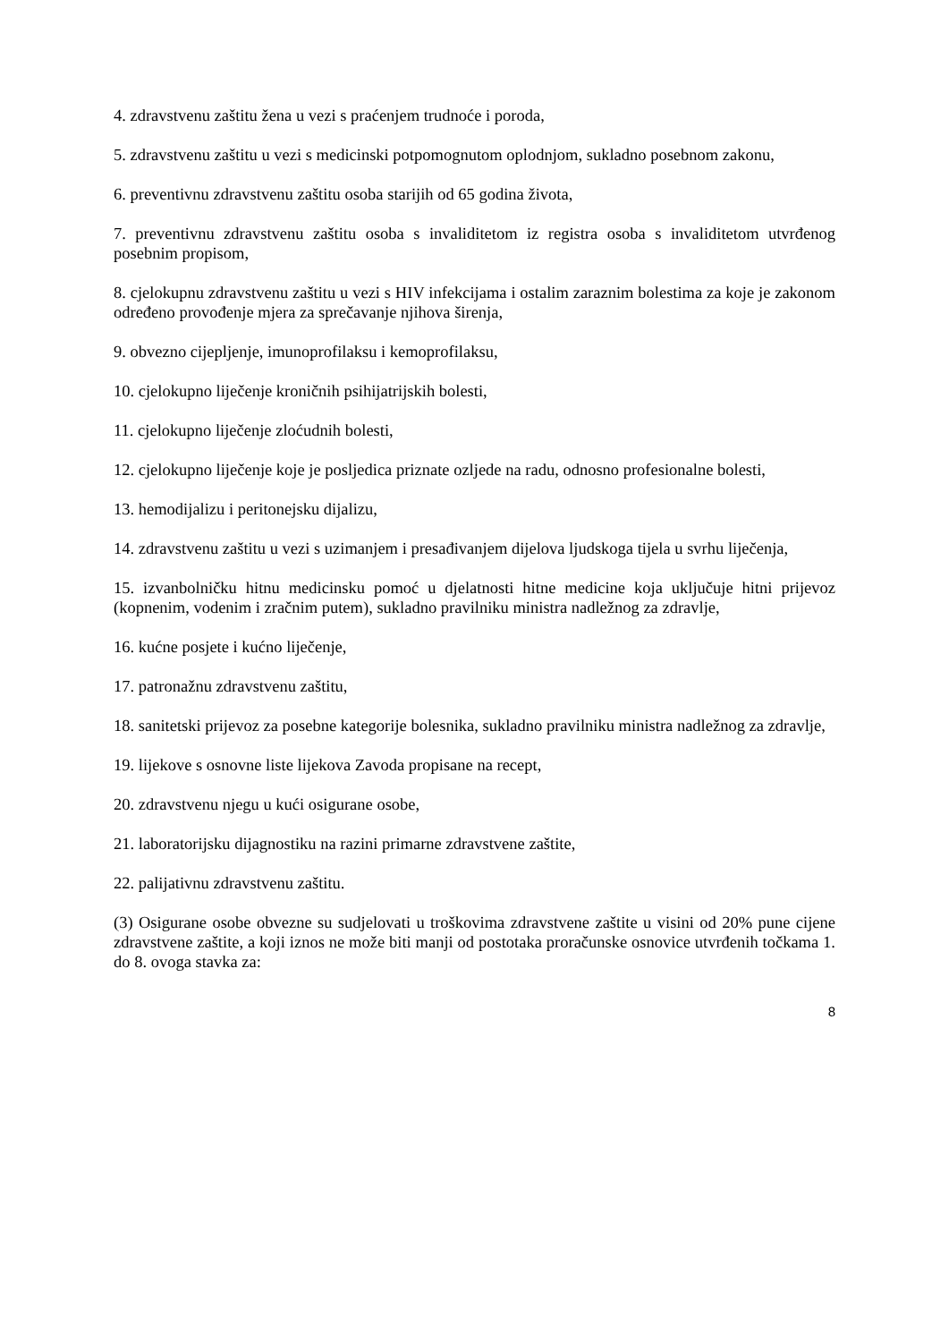4. zdravstvenu zaštitu žena u vezi s praćenjem trudnoće i poroda,
5. zdravstvenu zaštitu u vezi s medicinski potpomognutom oplodnjom, sukladno posebnom zakonu,
6. preventivnu zdravstvenu zaštitu osoba starijih od 65 godina života,
7. preventivnu zdravstvenu zaštitu osoba s invaliditetom iz registra osoba s invaliditetom utvrđenog posebnim propisom,
8. cjelokupnu zdravstvenu zaštitu u vezi s HIV infekcijama i ostalim zaraznim bolestima za koje je zakonom određeno provođenje mjera za sprečavanje njihova širenja,
9. obvezno cijepljenje, imunoprofilaksu i kemoprofilaksu,
10. cjelokupno liječenje kroničnih psihijatrijskih bolesti,
11. cjelokupno liječenje zloćudnih bolesti,
12. cjelokupno liječenje koje je posljedica priznate ozljede na radu, odnosno profesionalne bolesti,
13. hemodijalizu i peritonejsku dijalizu,
14. zdravstvenu zaštitu u vezi s uzimanjem i presađivanjem dijelova ljudskoga tijela u svrhu liječenja,
15. izvanbolničku hitnu medicinsku pomoć u djelatnosti hitne medicine koja uključuje hitni prijevoz (kopnenim, vodenim i zračnim putem), sukladno pravilniku ministra nadležnog za zdravlje,
16. kućne posjete i kućno liječenje,
17. patronažnu zdravstvenu zaštitu,
18. sanitetski prijevoz za posebne kategorije bolesnika, sukladno pravilniku ministra nadležnog za zdravlje,
19. lijekove s osnovne liste lijekova Zavoda propisane na recept,
20. zdravstvenu njegu u kući osigurane osobe,
21. laboratorijsku dijagnostiku na razini primarne zdravstvene zaštite,
22. palijativnu zdravstvenu zaštitu.
(3) Osigurane osobe obvezne su sudjelovati u troškovima zdravstvene zaštite u visini od 20% pune cijene zdravstvene zaštite, a koji iznos ne može biti manji od postotaka proračunske osnovice utvrđenih točkama 1. do 8. ovoga stavka za:
8